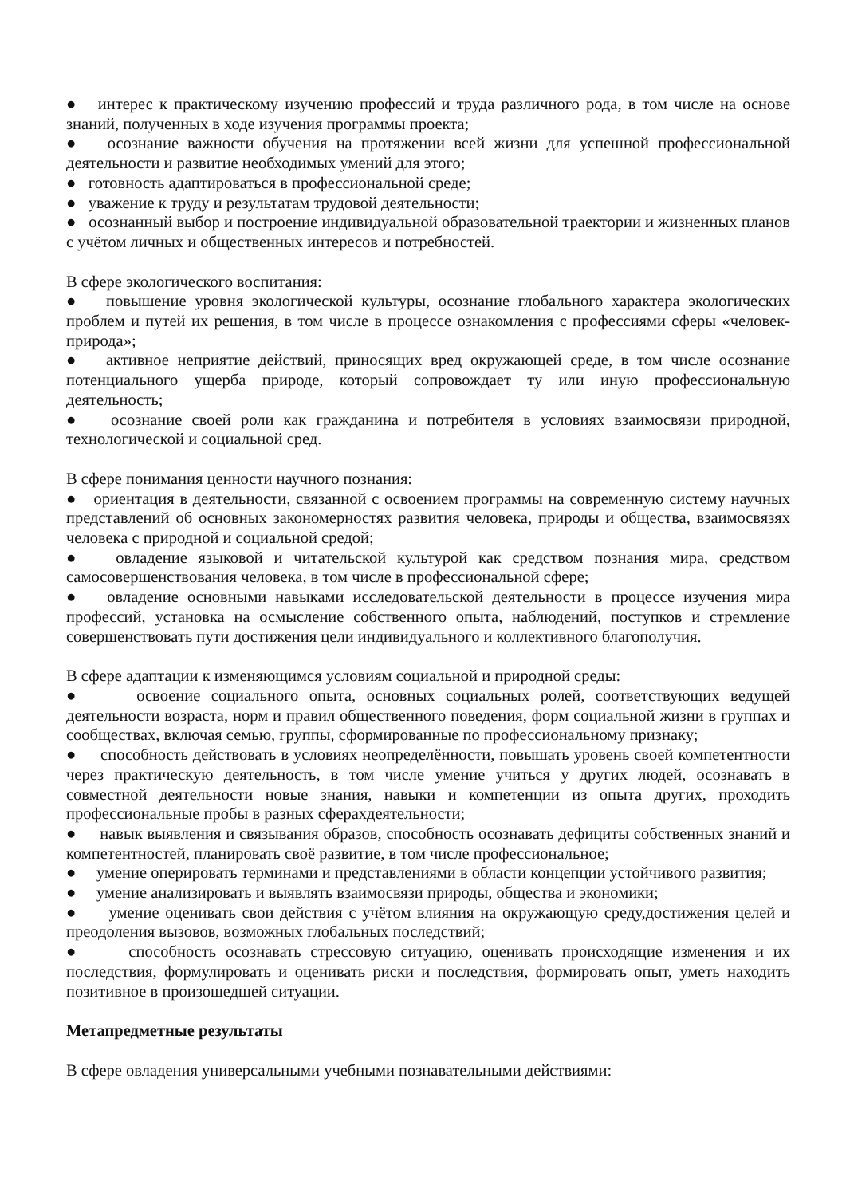● интерес к практическому изучению профессий и труда различного рода, в том числе на основе знаний, полученных в ходе изучения программы проекта;
● осознание важности обучения на протяжении всей жизни для успешной профессиональной деятельности и развитие необходимых умений для этого;
● готовность адаптироваться в профессиональной среде;
● уважение к труду и результатам трудовой деятельности;
● осознанный выбор и построение индивидуальной образовательной траектории и жизненных планов с учётом личных и общественных интересов и потребностей.
В сфере экологического воспитания:
● повышение уровня экологической культуры, осознание глобального характера экологических проблем и путей их решения, в том числе в процессе ознакомления с профессиями сферы «человек-природа»;
● активное неприятие действий, приносящих вред окружающей среде, в том числе осознание потенциального ущерба природе, который сопровождает ту или иную профессиональную деятельность;
● осознание своей роли как гражданина и потребителя в условиях взаимосвязи природной, технологической и социальной сред.
В сфере понимания ценности научного познания:
● ориентация в деятельности, связанной с освоением программы на современную систему научных представлений об основных закономерностях развития человека, природы и общества, взаимосвязях человека с природной и социальной средой;
● овладение языковой и читательской культурой как средством познания мира, средством самосовершенствования человека, в том числе в профессиональной сфере;
● овладение основными навыками исследовательской деятельности в процессе изучения мира профессий, установка на осмысление собственного опыта, наблюдений, поступков и стремление совершенствовать пути достижения цели индивидуального и коллективного благополучия.
В сфере адаптации к изменяющимся условиям социальной и природной среды:
● освоение социального опыта, основных социальных ролей, соответствующих ведущей деятельности возраста, норм и правил общественного поведения, форм социальной жизни в группах и сообществах, включая семью, группы, сформированные по профессиональному признаку;
● способность действовать в условиях неопределённости, повышать уровень своей компетентности через практическую деятельность, в том числе умение учиться у других людей, осознавать в совместной деятельности новые знания, навыки и компетенции из опыта других, проходить профессиональные пробы в разных сферахдеятельности;
● навык выявления и связывания образов, способность осознавать дефициты собственных знаний и компетентностей, планировать своё развитие, в том числе профессиональное;
● умение оперировать терминами и представлениями в области концепции устойчивого развития;
● умение анализировать и выявлять взаимосвязи природы, общества и экономики;
● умение оценивать свои действия с учётом влияния на окружающую среду,достижения целей и преодоления вызовов, возможных глобальных последствий;
● способность осознавать стрессовую ситуацию, оценивать происходящие изменения и их последствия, формулировать и оценивать риски и последствия, формировать опыт, уметь находить позитивное в произошедшей ситуации.
Метапредметные результаты
В сфере овладения универсальными учебными познавательными действиями: